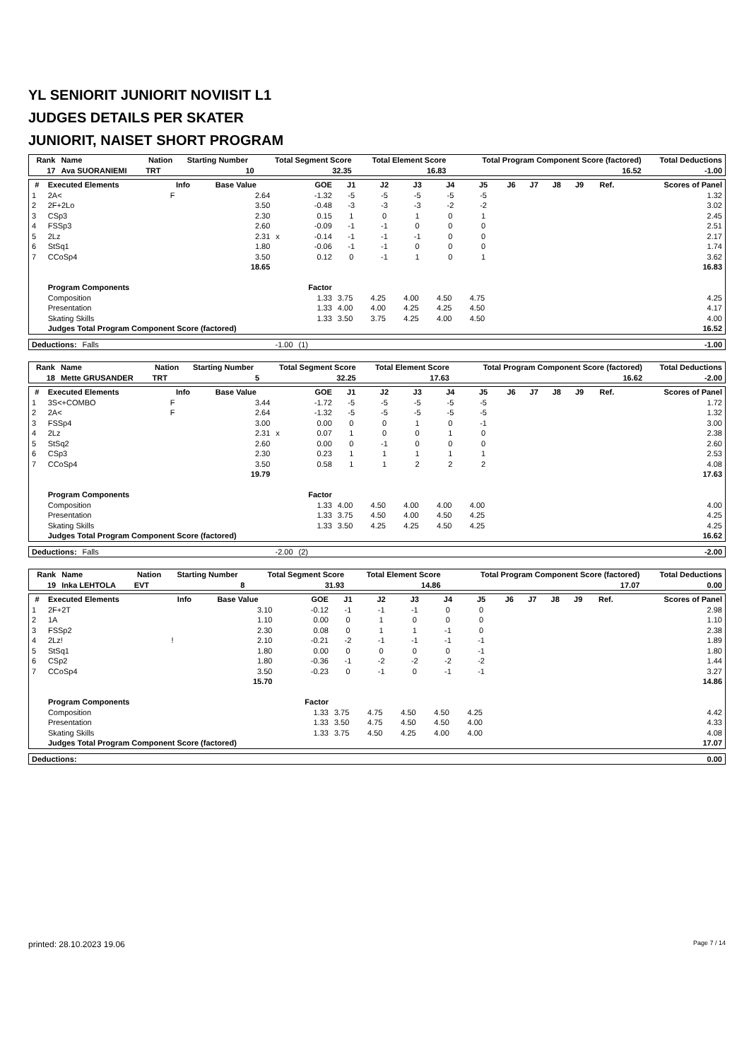YL SENIORIT JUNIORIT NOVIISIT L1
JUDGES DETAILS PER SKATER
JUNIORIT, NAISET SHORT PROGRAM
| Rank | Name | Nation | Starting Number | Total Segment Score | Total Element Score | Total Program Component Score (factored) | Total Deductions |
| --- | --- | --- | --- | --- | --- | --- | --- |
| 17 | Ava SUORANIEMI | TRT | 10 | 32.35 | 16.83 | 16.52 | -1.00 |
| # | Executed Elements | Info | Base Value | | GOE | J1 | J2 | J3 | J4 | J5 | J6 | J7 | J8 | J9 | Ref. | Scores of Panel |
| --- | --- | --- | --- | --- | --- | --- | --- | --- | --- | --- | --- | --- | --- | --- | --- | --- |
| 1 | 2A< | F | 2.64 | | -1.32 | -5 | -5 | -5 | -5 | -5 | | | | | | 1.32 |
| 2 | 2F+2Lo | | 3.50 | | -0.48 | -3 | -3 | -3 | -2 | -2 | | | | | | 3.02 |
| 3 | CSp3 | | 2.30 | | 0.15 | 1 | 0 | 1 | 0 | 1 | | | | | | 2.45 |
| 4 | FSSp3 | | 2.60 | | -0.09 | -1 | -1 | 0 | 0 | 0 | | | | | | 2.51 |
| 5 | 2Lz | | 2.31 | x | -0.14 | -1 | -1 | -1 | 0 | 0 | | | | | | 2.17 |
| 6 | StSq1 | | 1.80 | | -0.06 | -1 | -1 | 0 | 0 | 0 | | | | | | 1.74 |
| 7 | CCoSp4 | | 3.50 | | 0.12 | 0 | -1 | 1 | 0 | 1 | | | | | | 3.62 |
| | | | 18.65 | | | | | | | | | | | | | 16.83 |
| | Program Components | | | | Factor | | | | | | | | | | | |
| | Composition | | | | 1.33 | 3.75 | 4.25 | 4.00 | 4.50 | 4.75 | | | | | | 4.25 |
| | Presentation | | | | 1.33 | 4.00 | 4.00 | 4.25 | 4.25 | 4.50 | | | | | | 4.17 |
| | Skating Skills | | | | 1.33 | 3.50 | 3.75 | 4.25 | 4.00 | 4.50 | | | | | | 4.00 |
| | Judges Total Program Component Score (factored) | | | | | | | | | | | | | | | 16.52 |
| Deductions: | Falls | -1.00 | (1) | -1.00 |
| Rank | Name | Nation | Starting Number | Total Segment Score | Total Element Score | Total Program Component Score (factored) | Total Deductions |
| --- | --- | --- | --- | --- | --- | --- | --- |
| 18 | Mette GRUSANDER | TRT | 5 | 32.25 | 17.63 | 16.62 | -2.00 |
| # | Executed Elements | Info | Base Value | | GOE | J1 | J2 | J3 | J4 | J5 | J6 | J7 | J8 | J9 | Ref. | Scores of Panel |
| --- | --- | --- | --- | --- | --- | --- | --- | --- | --- | --- | --- | --- | --- | --- | --- | --- |
| 1 | 3S<+COMBO | F | 3.44 | | -1.72 | -5 | -5 | -5 | -5 | -5 | | | | | | 1.72 |
| 2 | 2A< | F | 2.64 | | -1.32 | -5 | -5 | -5 | -5 | -5 | | | | | | 1.32 |
| 3 | FSSp4 | | 3.00 | | 0.00 | 0 | 0 | 1 | 0 | -1 | | | | | | 3.00 |
| 4 | 2Lz | | 2.31 | x | 0.07 | 1 | 0 | 0 | 1 | 0 | | | | | | 2.38 |
| 5 | StSq2 | | 2.60 | | 0.00 | 0 | -1 | 0 | 0 | 0 | | | | | | 2.60 |
| 6 | CSp3 | | 2.30 | | 0.23 | 1 | 1 | 1 | 1 | 1 | | | | | | 2.53 |
| 7 | CCoSp4 | | 3.50 | | 0.58 | 1 | 1 | 2 | 2 | 2 | | | | | | 4.08 |
| | | | 19.79 | | | | | | | | | | | | | 17.63 |
| | Program Components | | | | Factor | | | | | | | | | | | |
| | Composition | | | | 1.33 | 4.00 | 4.50 | 4.00 | 4.00 | 4.00 | | | | | | 4.00 |
| | Presentation | | | | 1.33 | 3.75 | 4.50 | 4.00 | 4.50 | 4.25 | | | | | | 4.25 |
| | Skating Skills | | | | 1.33 | 3.50 | 4.25 | 4.25 | 4.50 | 4.25 | | | | | | 4.25 |
| | Judges Total Program Component Score (factored) | | | | | | | | | | | | | | | 16.62 |
| Deductions: | Falls | -2.00 | (2) | -2.00 |
| Rank | Name | Nation | Starting Number | Total Segment Score | Total Element Score | Total Program Component Score (factored) | Total Deductions |
| --- | --- | --- | --- | --- | --- | --- | --- |
| 19 | Inka LEHTOLA | EVT | 8 | 31.93 | 14.86 | 17.07 | 0.00 |
| # | Executed Elements | Info | Base Value | | GOE | J1 | J2 | J3 | J4 | J5 | J6 | J7 | J8 | J9 | Ref. | Scores of Panel |
| --- | --- | --- | --- | --- | --- | --- | --- | --- | --- | --- | --- | --- | --- | --- | --- | --- |
| 1 | 2F+2T | | 3.10 | | -0.12 | -1 | -1 | -1 | 0 | 0 | | | | | | 2.98 |
| 2 | 1A | | 1.10 | | 0.00 | 0 | 1 | 0 | 0 | 0 | | | | | | 1.10 |
| 3 | FSSp2 | | 2.30 | | 0.08 | 0 | 1 | 1 | -1 | 0 | | | | | | 2.38 |
| 4 | 2Lz! | ! | 2.10 | | -0.21 | -2 | -1 | -1 | -1 | -1 | | | | | | 1.89 |
| 5 | StSq1 | | 1.80 | | 0.00 | 0 | 0 | 0 | 0 | -1 | | | | | | 1.80 |
| 6 | CSp2 | | 1.80 | | -0.36 | -1 | -2 | -2 | -2 | -2 | | | | | | 1.44 |
| 7 | CCoSp4 | | 3.50 | | -0.23 | 0 | -1 | 0 | -1 | -1 | | | | | | 3.27 |
| | | | 15.70 | | | | | | | | | | | | | 14.86 |
| | Program Components | | | | Factor | | | | | | | | | | | |
| | Composition | | | | 1.33 | 3.75 | 4.75 | 4.50 | 4.50 | 4.25 | | | | | | 4.42 |
| | Presentation | | | | 1.33 | 3.50 | 4.75 | 4.50 | 4.50 | 4.00 | | | | | | 4.33 |
| | Skating Skills | | | | 1.33 | 3.75 | 4.50 | 4.25 | 4.00 | 4.00 | | | | | | 4.08 |
| | Judges Total Program Component Score (factored) | | | | | | | | | | | | | | | 17.07 |
| Deductions: | | 0.00 |
printed: 28.10.2023 19.06 Page 7 / 14